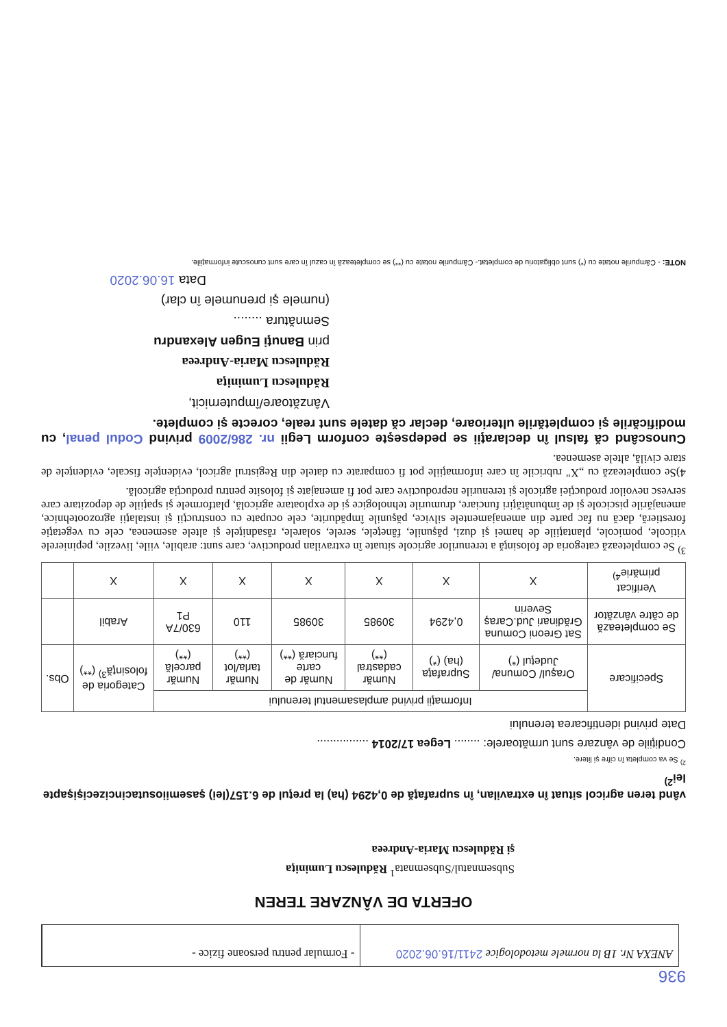936
ANEXA Nr. 1B la normele metodologice 2411/16.06.2020
- Formular pentru persoane fizice -
OFERTA DE VÂNZARE TEREN
Subsemnatul/Subsemnata<sup>1</sup> Rădulescu Luminiţa
şi Rădulescu Maria-Andreea
vând teren agricol situat în extravilan, în suprafaţă de 0,4294 (ha) la preţul de 6.157(lei) şasemiiosutacincizecişişapte lei<sup>2)</sup>
<sup>2)</sup> Se va completa în cifre şi litere.
Condiţiile de vânzare sunt următoarele: ........ Legea 17/2014 ................
Date privind identificarea terenului
| Specificare | Informaţii privind amplasamentul terenului | | | | | | Categoria de folosinţă<sup>3)</sup> (**) | Obs. |
| --- | --- | --- | --- | --- | --- | --- | --- | --- |
| | Oraşul/ Comuna/ Judeţul (*) | Suprafaţa (ha) (*) | Număr cadastral (**) | Număr de carte funciară (**) | Număr tarla/lot (**) | Număr parcelă (**) | | |
| Se completează de către vânzător | Sat Greoni Comuna Grădinari Jud.Caraş Severin | 0,4294 | 30985 | 30985 | 110 | 630/7A P1 | Arabil | |
| Verificat primărie<sup>4)</sup> | X | X | X | X | X | X | X | |
<sup>3)</sup> Se completează categoria de folosinţă a terenurilor agricole situate în extravilan productive, care sunt: arabile, viile, livezile, pepinierele viticole, pomicole, plantaţiile de hamei şi duzi, păşunile, fâneţele, serele, solarele, răsadniţele şi altele asemenea, cele cu vegetaţie forestieră, dacă nu fac parte din amenajamentele silvice, păşunile împădurite, cele ocupate cu construcţii şi instalaţii agrozootehnice, amenajările piscicole şi de îmbunătăţiri funciare, drumurile tehnologice şi de exploatare agricolă, platformele şi spaţiile de depozitare care servesc nevoilor producţiei agricole şi terenurile neproductive care pot fi amenajate şi folosite pentru producţia agricolă.
4)Se completează cu „X" rubricile în care informaţiile pot fi comparate cu datele din Registrul agricol, evidenţele fiscale, evidenţele de stare civilă, altele asemenea.
Cunoscând că falsul în declaraţii se pedepseşte conform Legii nr. 286/2009 privind Codul penal, cu modificările şi completările ulterioare, declar că datele sunt reale, corecte şi complete.
Vânzătoare/împuternicit,
Rădulescu Luminiţa
Rădulescu Maria-Andreea
prin Banuţi Eugen Alexandru
Semnătura ........
(numele şi prenumele în clar)
Data 16.06.2020
NOTE: - Câmpurile notate cu (*) sunt obligatoriu de completat.- Câmpurile notate cu (**) se completează în cazul în care sunt cunoscute informaţiile.